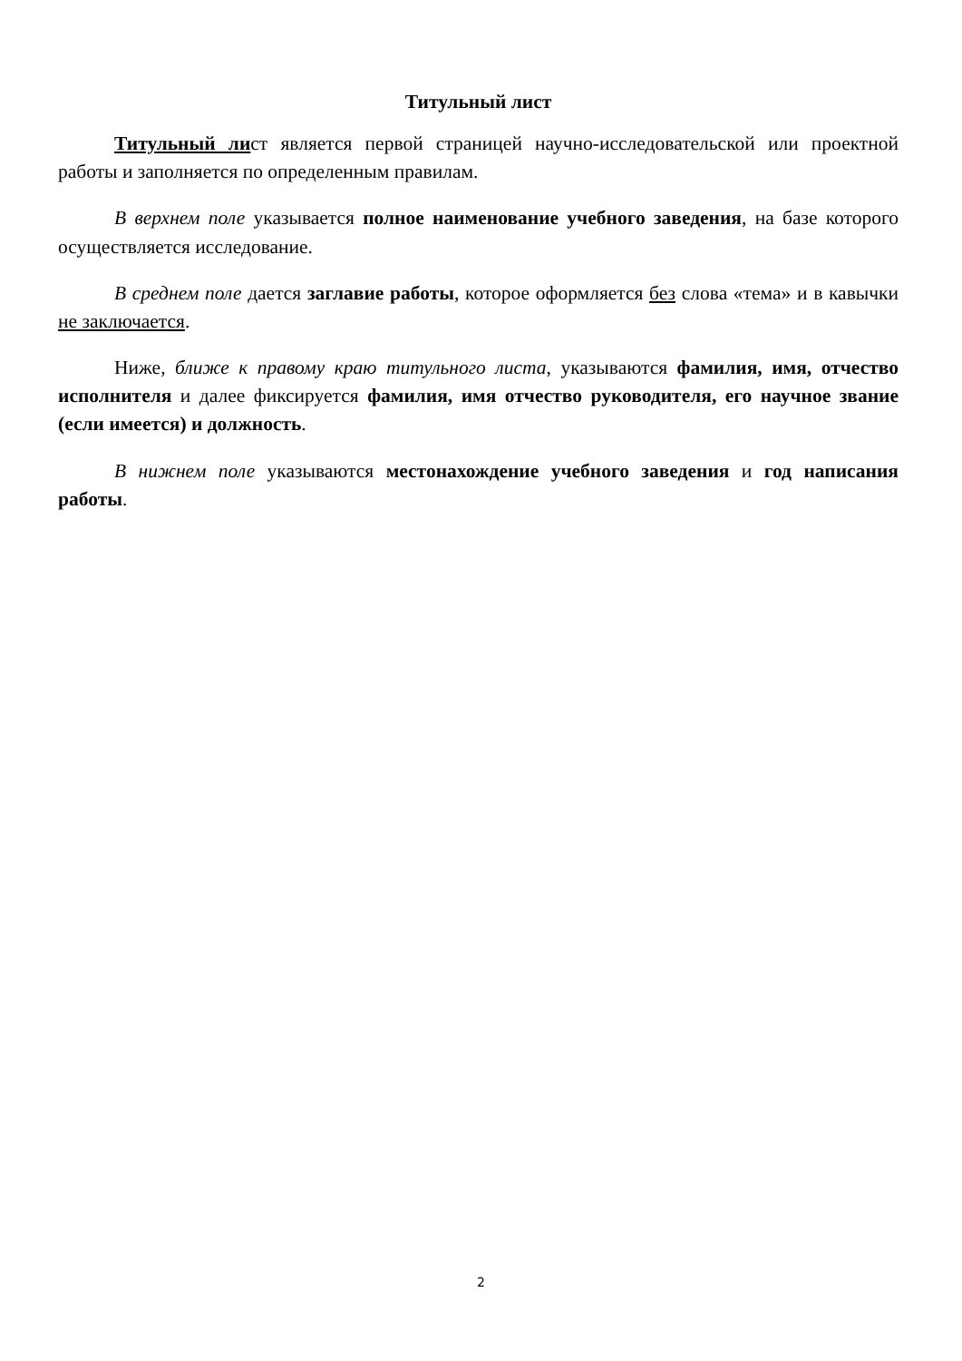Титульный лист
Титульный лист является первой страницей научно-исследовательской или проектной работы и заполняется по определенным правилам.
В верхнем поле указывается полное наименование учебного заведения, на базе которого осуществляется исследование.
В среднем поле дается заглавие работы, которое оформляется без слова «тема» и в кавычки не заключается.
Ниже, ближе к правому краю титульного листа, указываются фамилия, имя, отчество исполнителя и далее фиксируется фамилия, имя отчество руководителя, его научное звание (если имеется) и должность.
В нижнем поле указываются местонахождение учебного заведения и год написания работы.
2